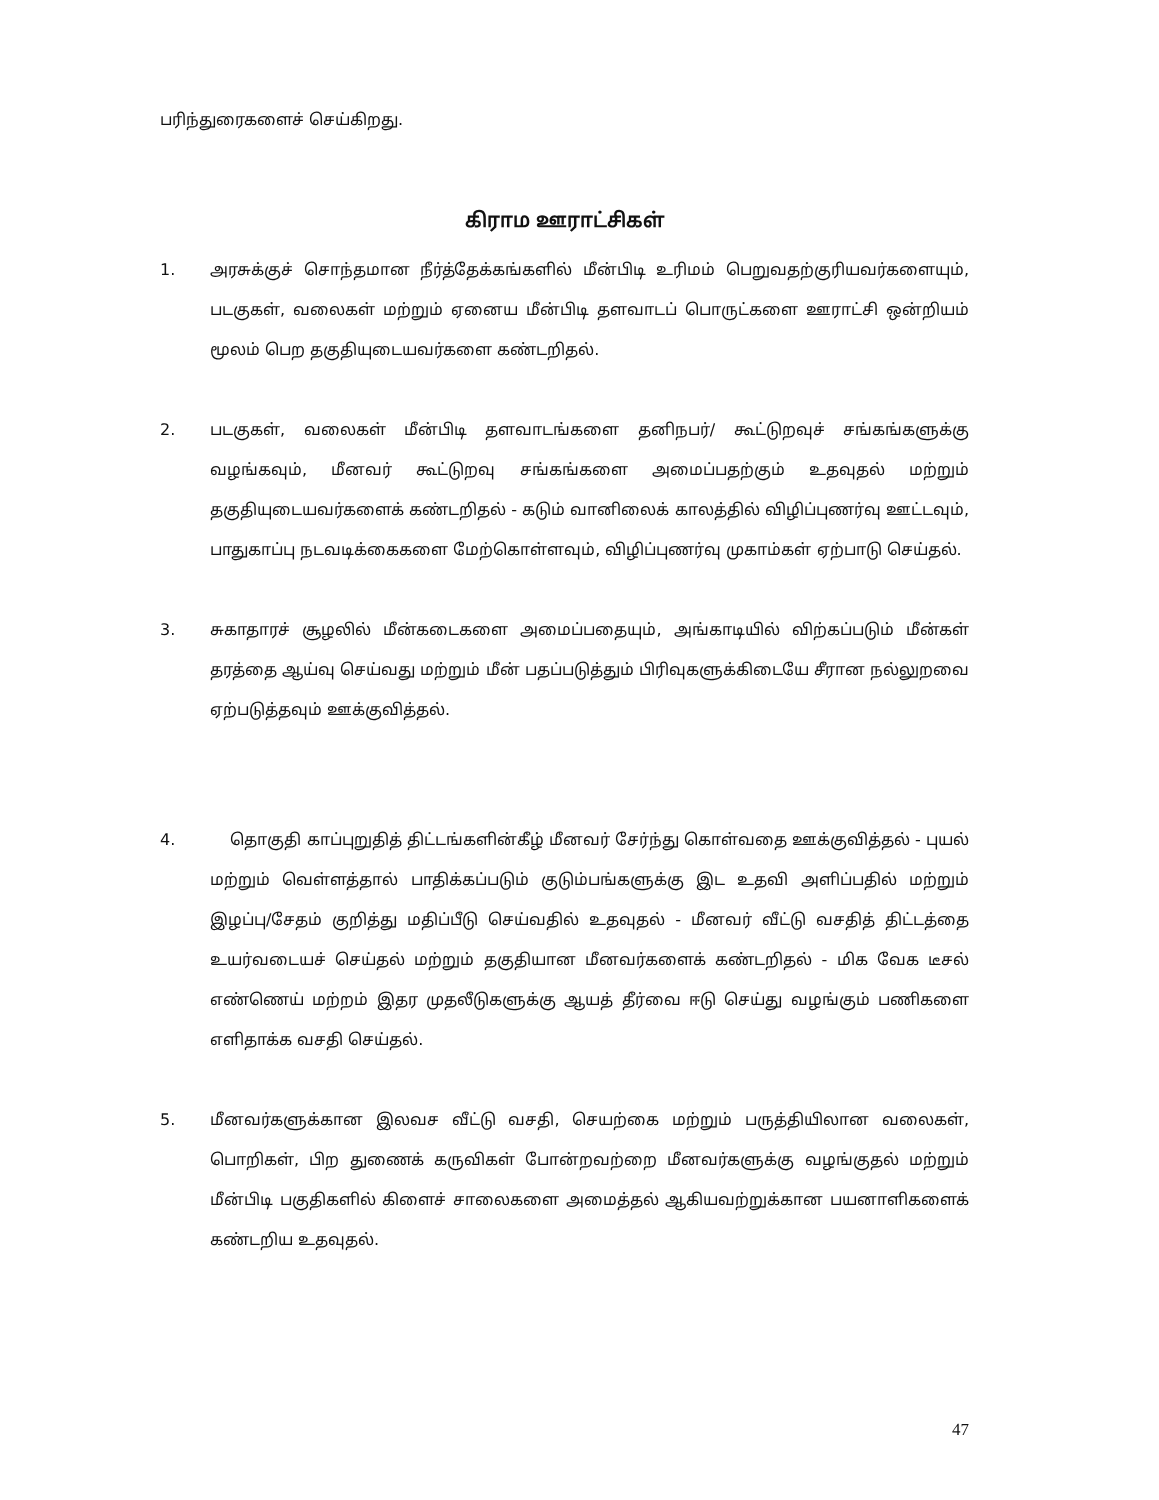பரிந்துரைகளைச் செய்கிறது.
கிராம ஊராட்சிகள்
1. அரசுக்குச் சொந்தமான நீர்த்தேக்கங்களில் மீன்பிடி உரிமம் பெறுவதற்குரியவர்களையும், படகுகள், வலைகள் மற்றும் ஏனைய மீன்பிடி தளவாடப் பொருட்களை ஊராட்சி ஒன்றியம் மூலம் பெற தகுதியுடையவர்களை கண்டறிதல்.
2. படகுகள், வலைகள் மீன்பிடி தளவாடங்களை தனிநபர்/ கூட்டுறவுச் சங்கங்களுக்கு வழங்கவும், மீனவர் கூட்டுறவு சங்கங்களை அமைப்பதற்கும் உதவுதல் மற்றும் தகுதியுடையவர்களைக் கண்டறிதல் - கடும் வானிலைக் காலத்தில் விழிப்புணர்வு ஊட்டவும், பாதுகாப்பு நடவடிக்கைகளை மேற்கொள்ளவும், விழிப்புணர்வு முகாம்கள் ஏற்பாடு செய்தல்.
3. சுகாதாரச் சூழலில் மீன்கடைகளை அமைப்பதையும், அங்காடியில் விற்கப்படும் மீன்கள் தரத்தை ஆய்வு செய்வது மற்றும் மீன் பதப்படுத்தும் பிரிவுகளுக்கிடையே சீரான நல்லுறவை ஏற்படுத்தவும் ஊக்குவித்தல்.
4. தொகுதி காப்புறுதித் திட்டங்களின்கீழ் மீனவர் சேர்ந்து கொள்வதை ஊக்குவித்தல் - புயல் மற்றும் வெள்ளத்தால் பாதிக்கப்படும் குடும்பங்களுக்கு இட உதவி அளிப்பதில் மற்றும் இழப்பு/சேதம் குறித்து மதிப்பீடு செய்வதில் உதவுதல் - மீனவர் வீட்டு வசதித் திட்டத்தை உயர்வடையச் செய்தல் மற்றும் தகுதியான மீனவர்களைக் கண்டறிதல் - மிக வேக டீசல் எண்ணெய் மற்றம் இதர முதலீடுகளுக்கு ஆயத் தீர்வை ஈடு செய்து வழங்கும் பணிகளை எளிதாக்க வசதி செய்தல்.
5. மீனவர்களுக்கான இலவச வீட்டு வசதி, செயற்கை மற்றும் பருத்தியிலான வலைகள், பொறிகள், பிற துணைக் கருவிகள் போன்றவற்றை மீனவர்களுக்கு வழங்குதல் மற்றும் மீன்பிடி பகுதிகளில் கிளைச் சாலைகளை அமைத்தல் ஆகியவற்றுக்கான பயனாளிகளைக் கண்டறிய உதவுதல்.
47